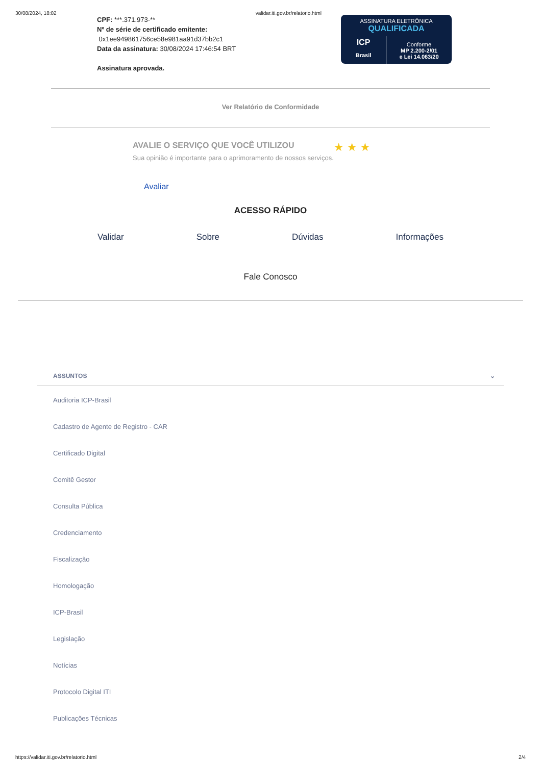30/08/2024, 18:02 validar.iti.gov.br/relatorio.html
CPF: ***.371.973-**
Nº de série de certificado emitente:
0x1ee949861756ce58e981aa91d37bb2c1
Data da assinatura: 30/08/2024 17:46:54 BRT
Assinatura aprovada.
ASSINATURA ELETRÔNICA
QUALIFICADA
ICP
Brasil
Conforme
MP 2.200-2/01
e Lei 14.063/20
Ver Relatório de Conformidade
AVALIE O SERVIÇO QUE VOCÊ UTILIZOU
Sua opinião é importante para o aprimoramento de nossos serviços.
Avaliar
★ ★ ★
ACESSO RÁPIDO
Validar Sobre Dúvidas Informações
Fale Conosco
ASSUNTOS ⌄
Auditoria ICP-Brasil
Cadastro de Agente de Registro - CAR
Certificado Digital
Comitê Gestor
Consulta Pública
Credenciamento
Fiscalização
Homologação
ICP-Brasil
Legislação
Notícias
Protocolo Digital ITI
Publicações Técnicas
https://validar.iti.gov.br/relatorio.html 2/4